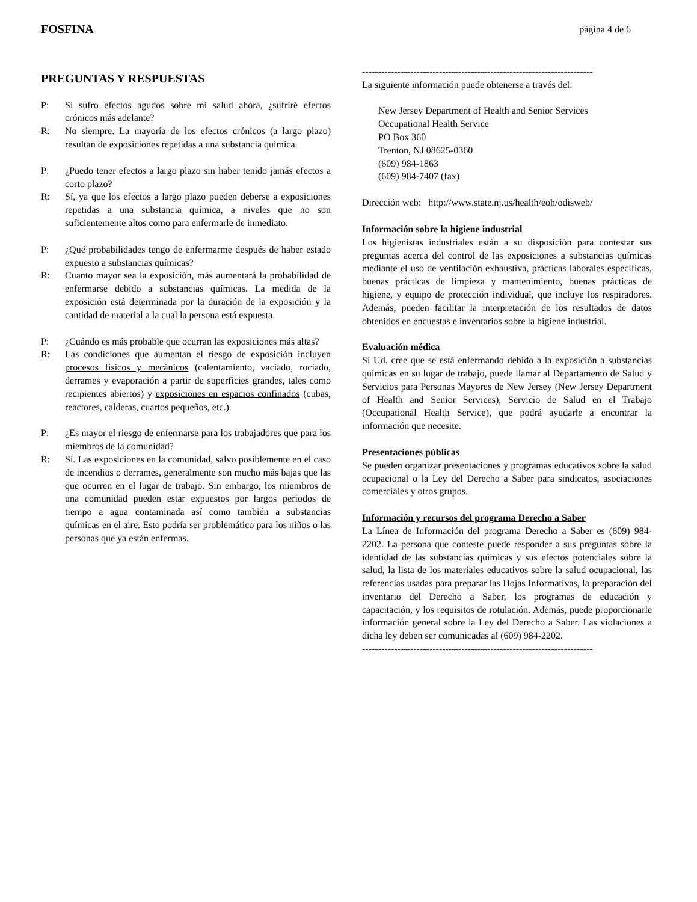FOSFINA página 4 de 6
PREGUNTAS Y RESPUESTAS
P: Si sufro efectos agudos sobre mi salud ahora, ¿sufriré efectos crónicos más adelante?
R: No siempre. La mayoría de los efectos crónicos (a largo plazo) resultan de exposiciones repetidas a una substancia química.
P: ¿Puedo tener efectos a largo plazo sin haber tenido jamás efectos a corto plazo?
R: Sí, ya que los efectos a largo plazo pueden deberse a exposiciones repetidas a una substancia química, a niveles que no son suficientemente altos como para enfermarle de inmediato.
P: ¿Qué probabilidades tengo de enfermarme después de haber estado expuesto a substancias químicas?
R: Cuanto mayor sea la exposición, más aumentará la probabilidad de enfermarse debido a substancias químicas. La medida de la exposición está determinada por la duración de la exposición y la cantidad de material a la cual la persona está expuesta.
P: ¿Cuándo es más probable que ocurran las exposiciones más altas?
R: Las condiciones que aumentan el riesgo de exposición incluyen procesos físicos y mecánicos (calentamiento, vaciado, rociado, derrames y evaporación a partir de superficies grandes, tales como recipientes abiertos) y exposiciones en espacios confinados (cubas, reactores, calderas, cuartos pequeños, etc.).
P: ¿Es mayor el riesgo de enfermarse para los trabajadores que para los miembros de la comunidad?
R: Sí. Las exposiciones en la comunidad, salvo posiblemente en el caso de incendios o derrames, generalmente son mucho más bajas que las que ocurren en el lugar de trabajo. Sin embargo, los miembros de una comunidad pueden estar expuestos por largos períodos de tiempo a agua contaminada así como también a substancias químicas en el aire. Esto podría ser problemático para los niños o las personas que ya están enfermas.
------------------------------------------------------------------------
La siguiente información puede obtenerse a través del:
New Jersey Department of Health and Senior Services
Occupational Health Service
PO Box 360
Trenton, NJ 08625-0360
(609) 984-1863
(609) 984-7407 (fax)
Dirección web: http://www.state.nj.us/health/eoh/odisweb/
Información sobre la higiene industrial
Los higienistas industriales están a su disposición para contestar sus preguntas acerca del control de las exposiciones a substancias químicas mediante el uso de ventilación exhaustiva, prácticas laborales específicas, buenas prácticas de limpieza y mantenimiento, buenas prácticas de higiene, y equipo de protección individual, que incluye los respiradores. Además, pueden facilitar la interpretación de los resultados de datos obtenidos en encuestas e inventarios sobre la higiene industrial.
Evaluación médica
Si Ud. cree que se está enfermando debido a la exposición a substancias químicas en su lugar de trabajo, puede llamar al Departamento de Salud y Servicios para Personas Mayores de New Jersey (New Jersey Department of Health and Senior Services), Servicio de Salud en el Trabajo (Occupational Health Service), que podrá ayudarle a encontrar la información que necesite.
Presentaciones públicas
Se pueden organizar presentaciones y programas educativos sobre la salud ocupacional o la Ley del Derecho a Saber para sindicatos, asociaciones comerciales y otros grupos.
Información y recursos del programa Derecho a Saber
La Línea de Información del programa Derecho a Saber es (609) 984-2202. La persona que conteste puede responder a sus preguntas sobre la identidad de las substancias químicas y sus efectos potenciales sobre la salud, la lista de los materiales educativos sobre la salud ocupacional, las referencias usadas para preparar las Hojas Informativas, la preparación del inventario del Derecho a Saber, los programas de educación y capacitación, y los requisitos de rotulación. Además, puede proporcionarle información general sobre la Ley del Derecho a Saber. Las violaciones a dicha ley deben ser comunicadas al (609) 984-2202.
------------------------------------------------------------------------